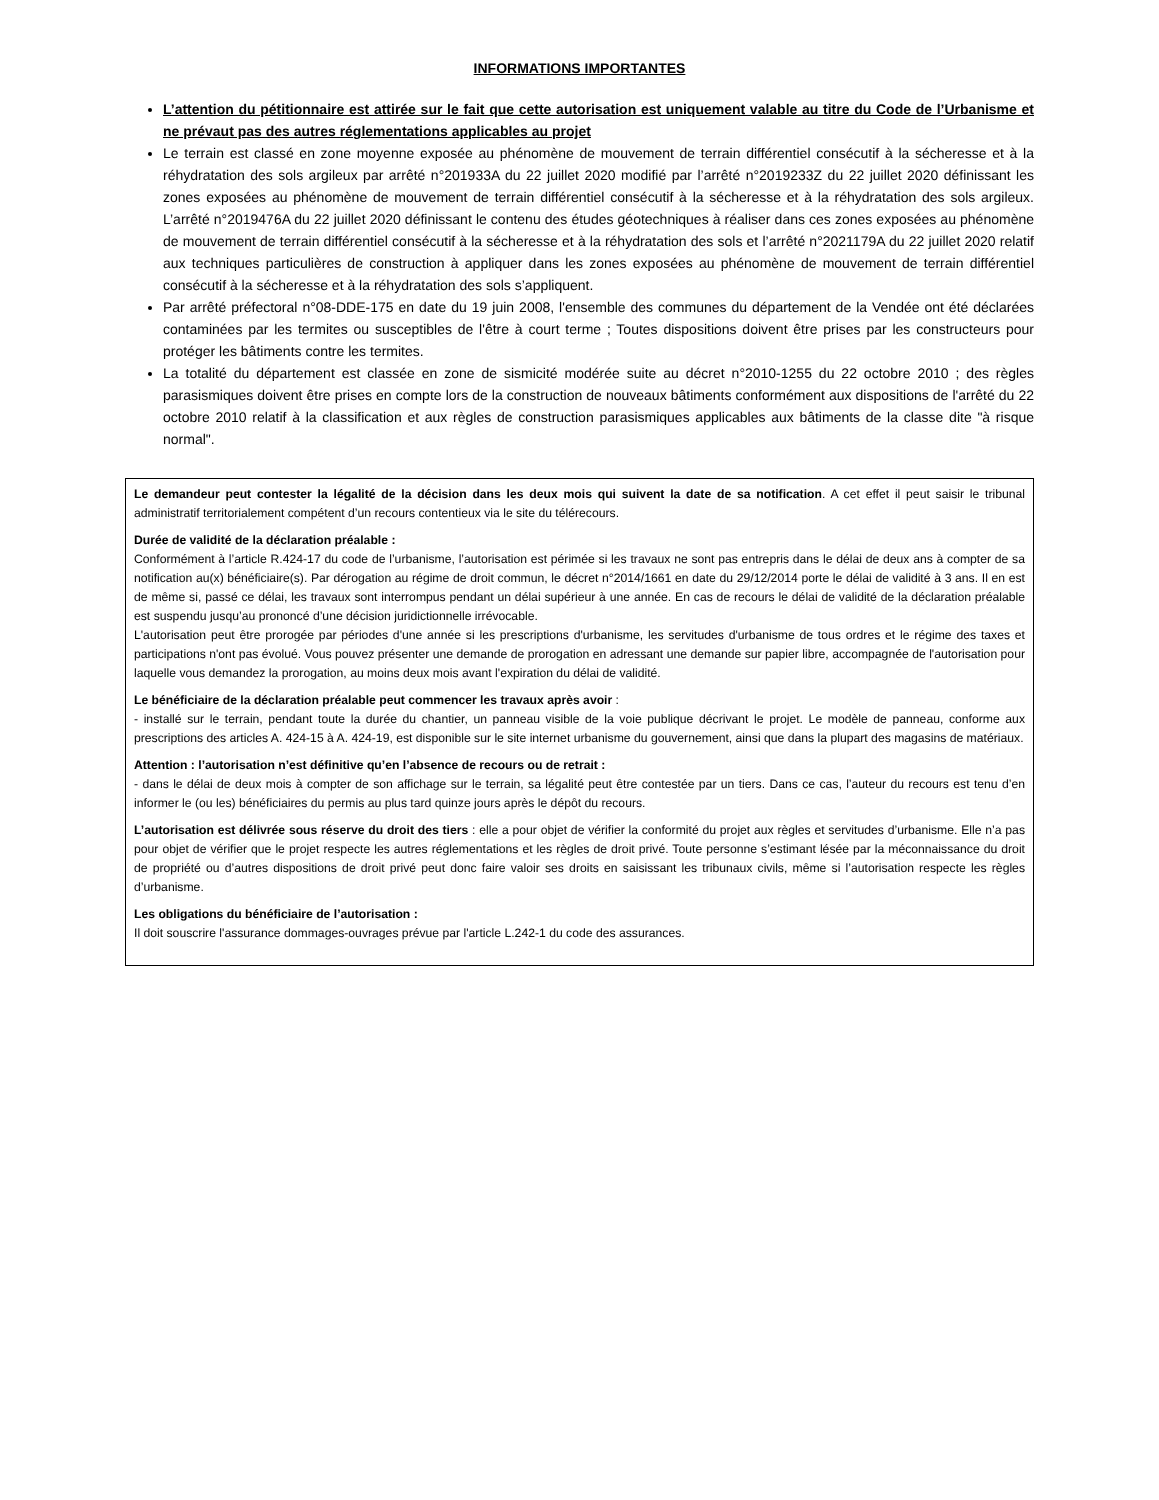INFORMATIONS IMPORTANTES
L’attention du pétitionnaire est attirée sur le fait que cette autorisation est uniquement valable au titre du Code de l’Urbanisme et ne prévaut pas des autres réglementations applicables au projet
Le terrain est classé en zone moyenne exposée au phénomène de mouvement de terrain différentiel consécutif à la sécheresse et à la réhydratation des sols argileux par arrêté n°201933A du 22 juillet 2020 modifié par l’arrêté n°2019233Z du 22 juillet 2020 définissant les zones exposées au phénomène de mouvement de terrain différentiel consécutif à la sécheresse et à la réhydratation des sols argileux. L’arrêté n°2019476A du 22 juillet 2020 définissant le contenu des études géotechniques à réaliser dans ces zones exposées au phénomène de mouvement de terrain différentiel consécutif à la sécheresse et à la réhydratation des sols et l’arrêté n°2021179A du 22 juillet 2020 relatif aux techniques particulières de construction à appliquer dans les zones exposées au phénomène de mouvement de terrain différentiel consécutif à la sécheresse et à la réhydratation des sols s’appliquent.
Par arrêté préfectoral n°08-DDE-175 en date du 19 juin 2008, l'ensemble des communes du département de la Vendée ont été déclarées contaminées par les termites ou susceptibles de l'être à court terme ; Toutes dispositions doivent être prises par les constructeurs pour protéger les bâtiments contre les termites.
La totalité du département est classée en zone de sismicité modérée suite au décret n°2010-1255 du 22 octobre 2010 ; des règles parasismiques doivent être prises en compte lors de la construction de nouveaux bâtiments conformément aux dispositions de l'arrêté du 22 octobre 2010 relatif à la classification et aux règles de construction parasismiques applicables aux bâtiments de la classe dite "à risque normal".
Le demandeur peut contester la légalité de la décision dans les deux mois qui suivent la date de sa notification. A cet effet il peut saisir le tribunal administratif territorialement compétent d’un recours contentieux via le site du télérecours.
Durée de validité de la déclaration préalable :
Conformément à l’article R.424-17 du code de l’urbanisme, l’autorisation est périmée si les travaux ne sont pas entrepris dans le délai de deux ans à compter de sa notification au(x) bénéficiaire(s). Par dérogation au régime de droit commun, le décret n°2014/1661 en date du 29/12/2014 porte le délai de validité à 3 ans. Il en est de même si, passé ce délai, les travaux sont interrompus pendant un délai supérieur à une année. En cas de recours le délai de validité de la déclaration préalable est suspendu jusqu’au prononcé d’une décision juridictionnelle irrévocable.
L'autorisation peut être prorogée par périodes d'une année si les prescriptions d'urbanisme, les servitudes d'urbanisme de tous ordres et le régime des taxes et participations n'ont pas évolué. Vous pouvez présenter une demande de prorogation en adressant une demande sur papier libre, accompagnée de l'autorisation pour laquelle vous demandez la prorogation, au moins deux mois avant l'expiration du délai de validité.
Le bénéficiaire de la déclaration préalable peut commencer les travaux après avoir :
- installé sur le terrain, pendant toute la durée du chantier, un panneau visible de la voie publique décrivant le projet. Le modèle de panneau, conforme aux prescriptions des articles A. 424-15 à A. 424-19, est disponible sur le site internet urbanisme du gouvernement, ainsi que dans la plupart des magasins de matériaux.
Attention : l’autorisation n’est définitive qu’en l’absence de recours ou de retrait :
- dans le délai de deux mois à compter de son affichage sur le terrain, sa légalité peut être contestée par un tiers. Dans ce cas, l’auteur du recours est tenu d’en informer le (ou les) bénéficiaires du permis au plus tard quinze jours après le dépôt du recours.
L’autorisation est délivrée sous réserve du droit des tiers : elle a pour objet de vérifier la conformité du projet aux règles et servitudes d’urbanisme. Elle n’a pas pour objet de vérifier que le projet respecte les autres réglementations et les règles de droit privé. Toute personne s’estimant lésée par la méconnaissance du droit de propriété ou d’autres dispositions de droit privé peut donc faire valoir ses droits en saisissant les tribunaux civils, même si l’autorisation respecte les règles d’urbanisme.
Les obligations du bénéficiaire de l’autorisation :
Il doit souscrire l'assurance dommages-ouvrages prévue par l'article L.242-1 du code des assurances.